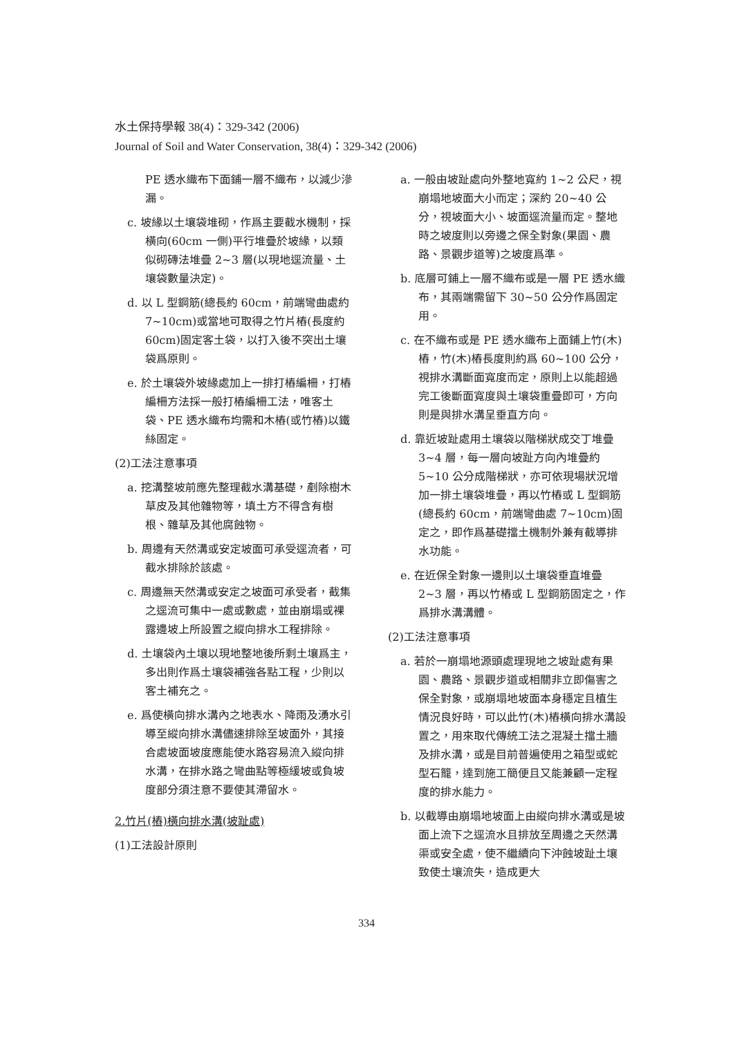水土保持學報 38(4)：329-342 (2006)
Journal of Soil and Water Conservation, 38(4)：329-342 (2006)
PE 透水織布下面鋪一層不織布，以減少滲漏。
c. 坡緣以土壤袋堆砌，作爲主要截水機制，採橫向(60cm 一側)平行堆疊於坡緣，以類似砌磚法堆疊 2~3 層(以現地逕流量、土壤袋數量決定)。
d. 以 L 型鋼筋(總長約 60cm，前端彎曲處約 7~10cm)或當地可取得之竹片樁(長度約 60cm)固定客土袋，以打入後不突出土壤袋爲原則。
e. 於土壤袋外坡緣處加上一排打樁編柵，打樁編柵方法採一般打樁編柵工法，唯客土袋、PE 透水織布均需和木樁(或竹樁)以鐵絲固定。
(2)工法注意事項
a. 挖溝整坡前應先整理截水溝基礎，剷除樹木草皮及其他雜物等，填土方不得含有樹根、雜草及其他腐蝕物。
b. 周邊有天然溝或安定坡面可承受逕流者，可截水排除於該處。
c. 周邊無天然溝或安定之坡面可承受者，截集之逕流可集中一處或數處，並由崩塌或裸露邊坡上所設置之縱向排水工程排除。
d. 土壤袋內土壤以現地整地後所剩土壤爲主，多出則作爲土壤袋補強各點工程，少則以客土補充之。
e. 爲使橫向排水溝內之地表水、降雨及湧水引導至縱向排水溝儘速排除至坡面外，其接合處坡面坡度應能使水路容易流入縱向排水溝，在排水路之彎曲點等極緩坡或負坡度部分須注意不要使其滯留水。
2.竹片(樁)橫向排水溝(坡趾處)
(1)工法設計原則
a. 一般由坡趾處向外整地寬約 1~2 公尺，視崩塌地坡面大小而定；深約 20~40 公分，視坡面大小、坡面逕流量而定。整地時之坡度則以旁邊之保全對象(果園、農路、景觀步道等)之坡度爲準。
b. 底層可鋪上一層不織布或是一層 PE 透水織布，其兩端需留下 30~50 公分作爲固定用。
c. 在不織布或是 PE 透水織布上面鋪上竹(木)樁，竹(木)樁長度則約爲 60~100 公分，視排水溝斷面寬度而定，原則上以能超過完工後斷面寬度與土壤袋重疊即可，方向則是與排水溝呈垂直方向。
d. 靠近坡趾處用土壤袋以階梯狀成交丁堆疊 3~4 層，每一層向坡趾方向內堆疊約 5~10 公分成階梯狀，亦可依現場狀況增加一排土壤袋堆疊，再以竹樁或 L 型鋼筋(總長約 60cm，前端彎曲處 7~10cm)固定之，即作爲基礎擋土機制外兼有截導排水功能。
e. 在近保全對象一邊則以土壤袋垂直堆疊 2~3 層，再以竹樁或 L 型鋼筋固定之，作爲排水溝溝體。
(2)工法注意事項
a. 若於一崩塌地源頭處理現地之坡趾處有果園、農路、景觀步道或相關非立即傷害之保全對象，或崩塌地坡面本身穩定且植生情況良好時，可以此竹(木)樁橫向排水溝設置之，用來取代傳統工法之混凝土擋土牆及排水溝，或是目前普遍使用之箱型或蛇型石籠，達到施工簡便且又能兼顧一定程度的排水能力。
b. 以截導由崩塌地坡面上由縱向排水溝或是坡面上流下之逕流水且排放至周邊之天然溝渠或安全處，使不繼續向下沖蝕坡趾土壤致使土壤流失，造成更大
334